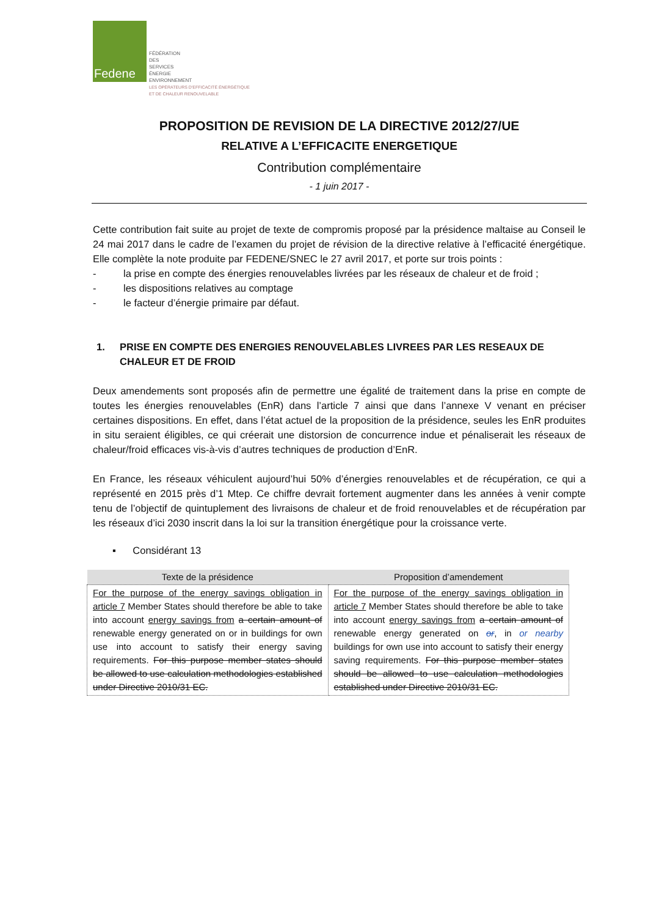Fedene
FÉDÉRATION
DES
SERVICES
ÉNERGIE
ENVIRONNEMENT
LES OPÉRATEURS D'EFFICACITÉ ÉNERGÉTIQUE
ET DE CHALEUR RENOUVELABLE
PROPOSITION DE REVISION DE LA DIRECTIVE 2012/27/UE
RELATIVE A L’EFFICACITE ENERGETIQUE
Contribution complémentaire
- 1 juin 2017 -
Cette contribution fait suite au projet de texte de compromis proposé par la présidence maltaise au Conseil le 24 mai 2017 dans le cadre de l’examen du projet de révision de la directive relative à l’efficacité énergétique. Elle complète la note produite par FEDENE/SNEC le 27 avril 2017, et porte sur trois points :
- la prise en compte des énergies renouvelables livrées par les réseaux de chaleur et de froid ;
- les dispositions relatives au comptage
- le facteur d’énergie primaire par défaut.
1. PRISE EN COMPTE DES ENERGIES RENOUVELABLES LIVREES PAR LES RESEAUX DE CHALEUR ET DE FROID
Deux amendements sont proposés afin de permettre une égalité de traitement dans la prise en compte de toutes les énergies renouvelables (EnR) dans l’article 7 ainsi que dans l’annexe V venant en préciser certaines dispositions. En effet, dans l’état actuel de la proposition de la présidence, seules les EnR produites in situ seraient éligibles, ce qui créerait une distorsion de concurrence indue et pénaliserait les réseaux de chaleur/froid efficaces vis-à-vis d’autres techniques de production d’EnR.
En France, les réseaux véhiculent aujourd’hui 50% d’énergies renouvelables et de récupération, ce qui a représenté en 2015 près d’1 Mtep. Ce chiffre devrait fortement augmenter dans les années à venir compte tenu de l’objectif de quintuplement des livraisons de chaleur et de froid renouvelables et de récupération par les réseaux d’ici 2030 inscrit dans la loi sur la transition énergétique pour la croissance verte.
▪ Considérant 13
| Texte de la présidence | Proposition d’amendement |
| --- | --- |
| For the purpose of the energy savings obligation in article 7 Member States should therefore be able to take into account energy savings from a certain amount of renewable energy generated on or in buildings for own use into account to satisfy their energy saving requirements. For this purpose member states should be allowed to use calculation methodologies established under Directive 2010/31 EC. | For the purpose of the energy savings obligation in article 7 Member States should therefore be able to take into account energy savings from a certain amount of renewable energy generated on or , in or nearby buildings for own use into account to satisfy their energy saving requirements. For this purpose member states should be allowed to use calculation methodologies established under Directive 2010/31 EC. |